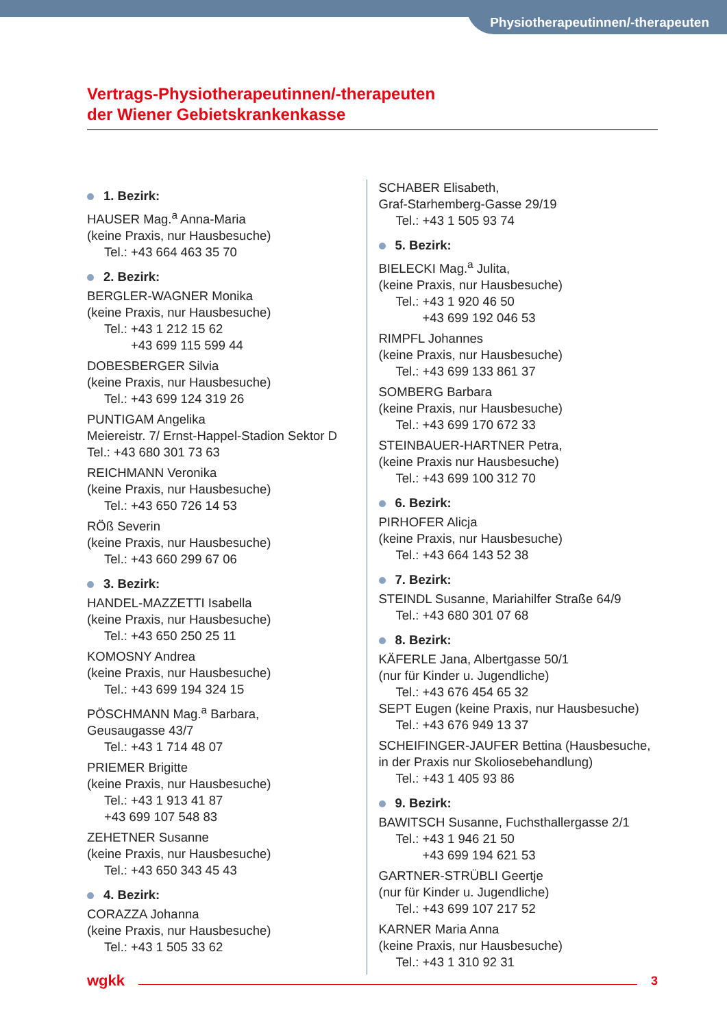Physiotherapeutinnen/-therapeuten
Vertrags-Physiotherapeutinnen/-therapeuten
der Wiener Gebietskrankenkasse
1. Bezirk:
HAUSER Mag.<sup>a</sup> Anna-Maria
(keine Praxis, nur Hausbesuche)
Tel.: +43 664 463 35 70
2. Bezirk:
BERGLER-WAGNER Monika
(keine Praxis, nur Hausbesuche)
Tel.: +43 1 212 15 62
+43 699 115 599 44
DOBESBERGER Silvia
(keine Praxis, nur Hausbesuche)
Tel.: +43 699 124 319 26
PUNTIGAM Angelika
Meiereistr. 7/ Ernst-Happel-Stadion Sektor D
Tel.: +43 680 301 73 63
REICHMANN Veronika
(keine Praxis, nur Hausbesuche)
Tel.: +43 650 726 14 53
RÖß Severin
(keine Praxis, nur Hausbesuche)
Tel.: +43 660 299 67 06
3. Bezirk:
HANDEL-MAZZETTI Isabella
(keine Praxis, nur Hausbesuche)
Tel.: +43 650 250 25 11
KOMOSNY Andrea
(keine Praxis, nur Hausbesuche)
Tel.: +43 699 194 324 15
PÖSCHMANN Mag.<sup>a</sup> Barbara,
Geusaugasse 43/7
Tel.: +43 1 714 48 07
PRIEMER Brigitte
(keine Praxis, nur Hausbesuche)
Tel.: +43 1 913 41 87
+43 699 107 548 83
ZEHETNER Susanne
(keine Praxis, nur Hausbesuche)
Tel.: +43 650 343 45 43
4. Bezirk:
CORAZZA Johanna
(keine Praxis, nur Hausbesuche)
Tel.: +43 1 505 33 62
SCHABER Elisabeth,
Graf-Starhemberg-Gasse 29/19
Tel.: +43 1 505 93 74
5. Bezirk:
BIELECKI Mag.<sup>a</sup> Julita,
(keine Praxis, nur Hausbesuche)
Tel.: +43 1 920 46 50
+43 699 192 046 53
RIMPFL Johannes
(keine Praxis, nur Hausbesuche)
Tel.: +43 699 133 861 37
SOMBERG Barbara
(keine Praxis, nur Hausbesuche)
Tel.: +43 699 170 672 33
STEINBAUER-HARTNER Petra,
(keine Praxis nur Hausbesuche)
Tel.: +43 699 100 312 70
6. Bezirk:
PIRHOFER Alicja
(keine Praxis, nur Hausbesuche)
Tel.: +43 664 143 52 38
7. Bezirk:
STEINDL Susanne, Mariahilfer Straße 64/9
Tel.: +43 680 301 07 68
8. Bezirk:
KÄFERLE Jana, Albertgasse 50/1
(nur für Kinder u. Jugendliche)
Tel.: +43 676 454 65 32
SEPT Eugen (keine Praxis, nur Hausbesuche)
Tel.: +43 676 949 13 37
SCHEIFINGER-JAUFER Bettina (Hausbesuche, in der Praxis nur Skoliosebehandlung)
Tel.: +43 1 405 93 86
9. Bezirk:
BAWITSCH Susanne, Fuchsthallergasse 2/1
Tel.: +43 1 946 21 50
+43 699 194 621 53
GARTNER-STRÜBLI Geertje
(nur für Kinder u. Jugendliche)
Tel.: +43 699 107 217 52
KARNER Maria Anna
(keine Praxis, nur Hausbesuche)
Tel.: +43 1 310 92 31
wgkk 3